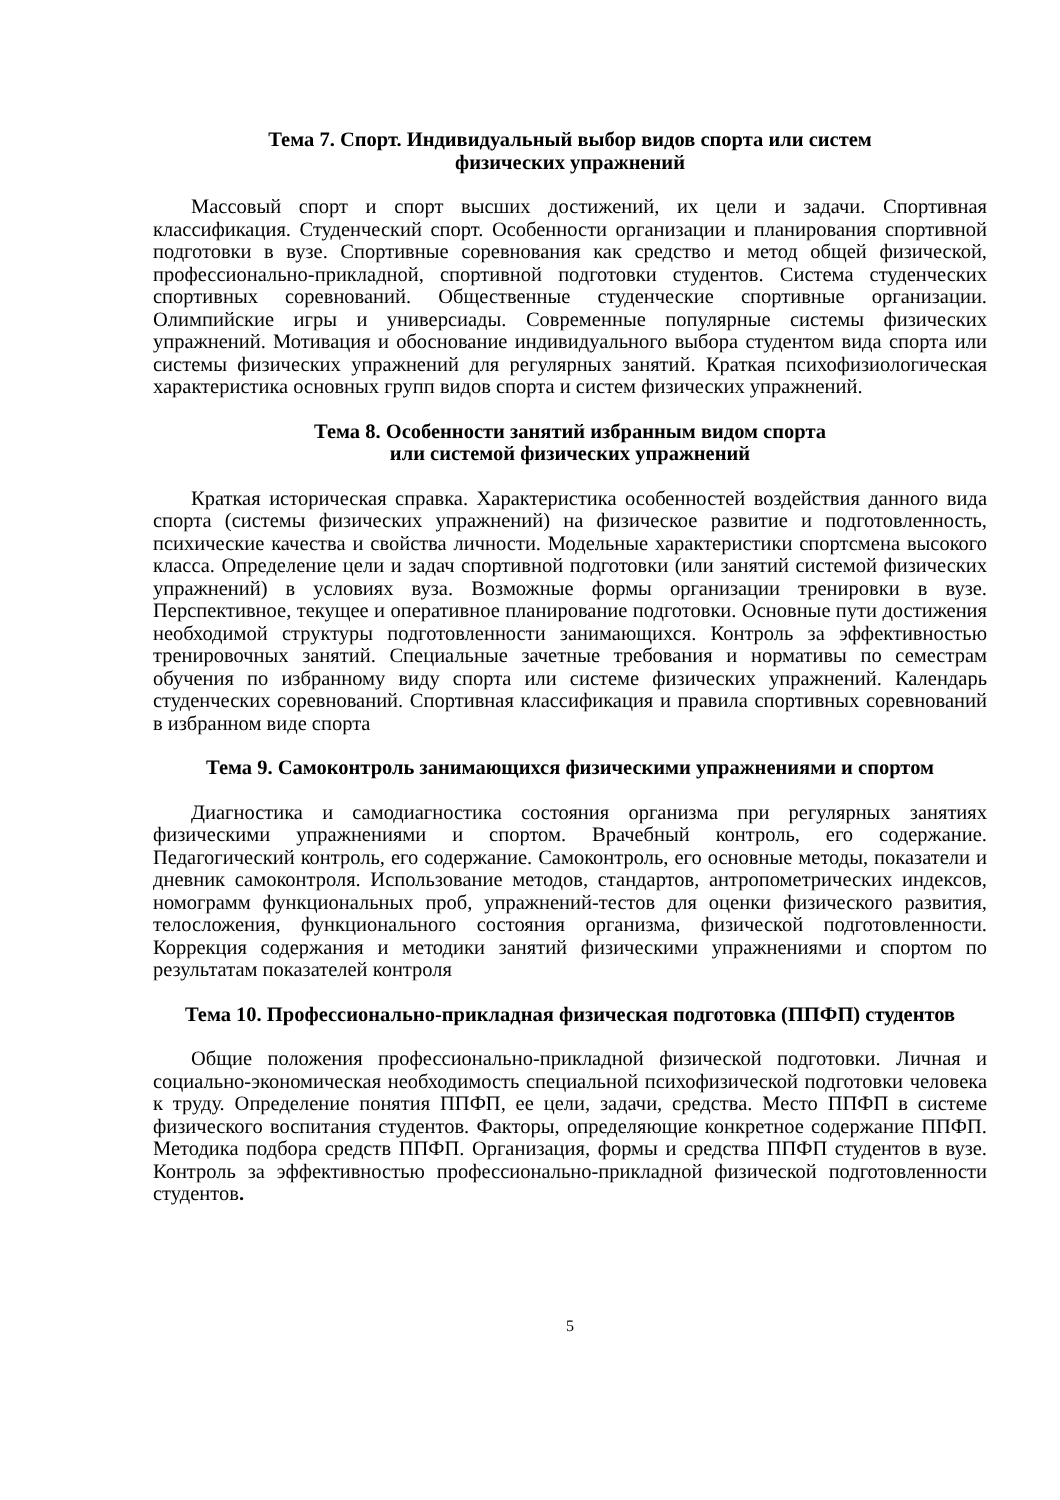Тема 7. Спорт. Индивидуальный выбор видов спорта или систем
физических упражнений
Массовый спорт и спорт высших достижений, их цели и задачи. Спортивная классификация. Студенческий спорт. Особенности организации и планирования спортивной подготовки в вузе. Спортивные соревнования как средство и метод общей физической, профессионально-прикладной, спортивной подготовки студентов. Система студенческих спортивных соревнований. Общественные студенческие спортивные организации. Олимпийские игры и универсиады. Современные популярные системы физических упражнений. Мотивация и обоснование индивидуального выбора студентом вида спорта или системы физических упражнений для регулярных занятий. Краткая психофизиологическая характеристика основных групп видов спорта и систем физических упражнений.
Тема 8. Особенности занятий избранным видом спорта
или системой физических упражнений
Краткая историческая справка. Характеристика особенностей воздействия данного вида спорта (системы физических упражнений) на физическое развитие и подготовленность, психические качества и свойства личности. Модельные характеристики спортсмена высокого класса. Определение цели и задач спортивной подготовки (или занятий системой физических упражнений) в условиях вуза. Возможные формы организации тренировки в вузе. Перспективное, текущее и оперативное планирование подготовки. Основные пути достижения необходимой структуры подготовленности занимающихся. Контроль за эффективностью тренировочных занятий. Специальные зачетные требования и нормативы по семестрам обучения по избранному виду спорта или системе физических упражнений. Календарь студенческих соревнований. Спортивная классификация и правила спортивных соревнований в избранном виде спорта
Тема 9. Самоконтроль занимающихся физическими упражнениями и спортом
Диагностика и самодиагностика состояния организма при регулярных занятиях физическими упражнениями и спортом. Врачебный контроль, его содержание. Педагогический контроль, его содержание. Самоконтроль, его основные методы, показатели и дневник самоконтроля. Использование методов, стандартов, антропометрических индексов, номограмм функциональных проб, упражнений-тестов для оценки физического развития, телосложения, функционального состояния организма, физической подготовленности. Коррекция содержания и методики занятий физическими упражнениями и спортом по результатам показателей контроля
Тема 10. Профессионально-прикладная физическая подготовка (ППФП) студентов
Общие положения профессионально-прикладной физической подготовки. Личная и социально-экономическая необходимость специальной психофизической подготовки человека к труду. Определение понятия ППФП, ее цели, задачи, средства. Место ППФП в системе физического воспитания студентов. Факторы, определяющие конкретное содержание ППФП. Методика подбора средств ППФП. Организация, формы и средства ППФП студентов в вузе. Контроль за эффективностью профессионально-прикладной физической подготовленности студентов.
5